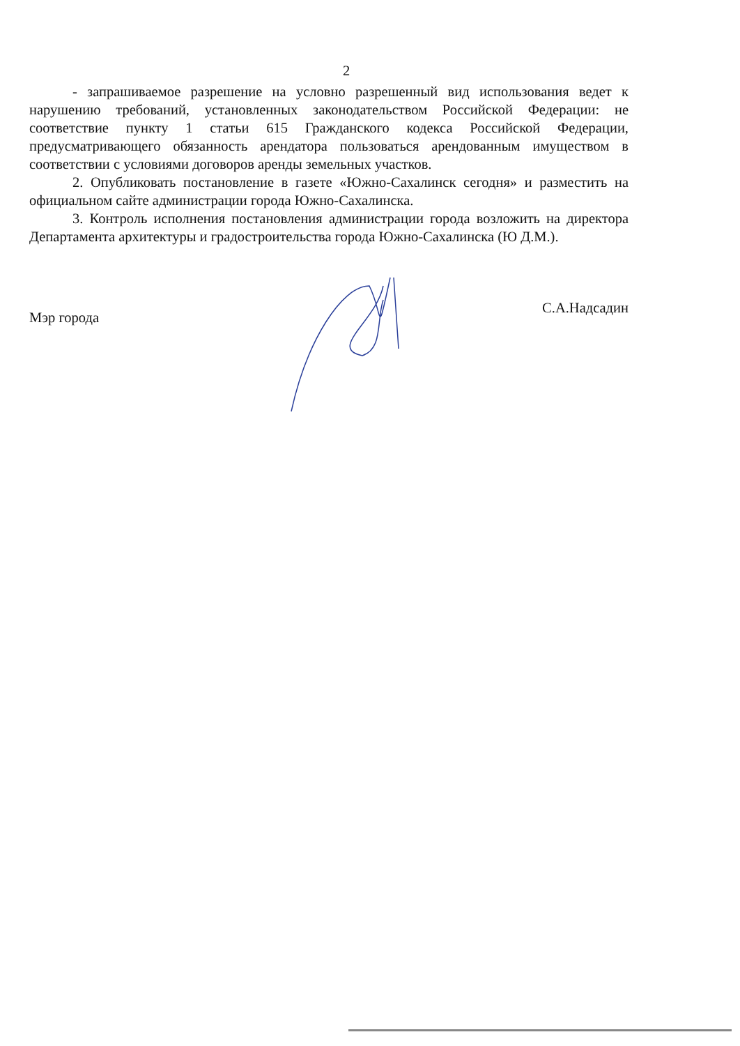2
- запрашиваемое разрешение на условно разрешенный вид использования ведет к нарушению требований, установленных законодательством Российской Федерации: не соответствие пункту 1 статьи 615 Гражданского кодекса Российской Федерации, предусматривающего обязанность арендатора пользоваться арендованным имуществом в соответствии с условиями договоров аренды земельных участков.
2. Опубликовать постановление в газете «Южно-Сахалинск сегодня» и разместить на официальном сайте администрации города Южно-Сахалинска.
3. Контроль исполнения постановления администрации города возложить на директора Департамента архитектуры и градостроительства города Южно-Сахалинска (Ю Д.М.).
Мэр города
С.А.Надсадин